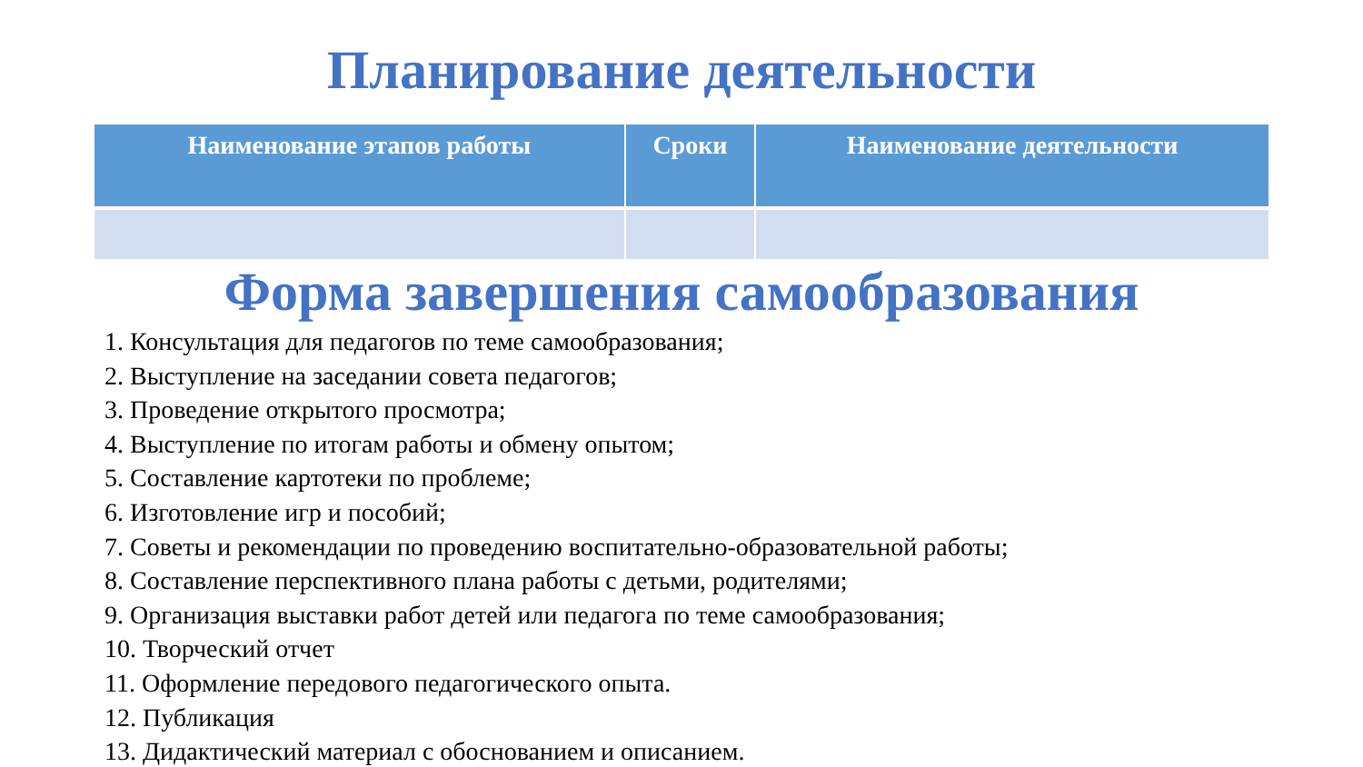Планирование деятельности
| Наименование этапов работы | Сроки | Наименование деятельности |
| --- | --- | --- |
Форма завершения самообразования
1. Консультация для педагогов по теме самообразования;
2. Выступление на заседании совета педагогов;
3. Проведение открытого просмотра;
4. Выступление по итогам работы и обмену опытом;
5. Составление картотеки по проблеме;
6. Изготовление игр и пособий;
7. Советы и рекомендации по проведению воспитательно-образовательной работы;
8. Составление перспективного плана работы с детьми, родителями;
9. Организация выставки работ детей или педагога по теме самообразования;
10. Творческий отчет
11. Оформление передового педагогического опыта.
12. Публикация
13. Дидактический материал с обоснованием и описанием.